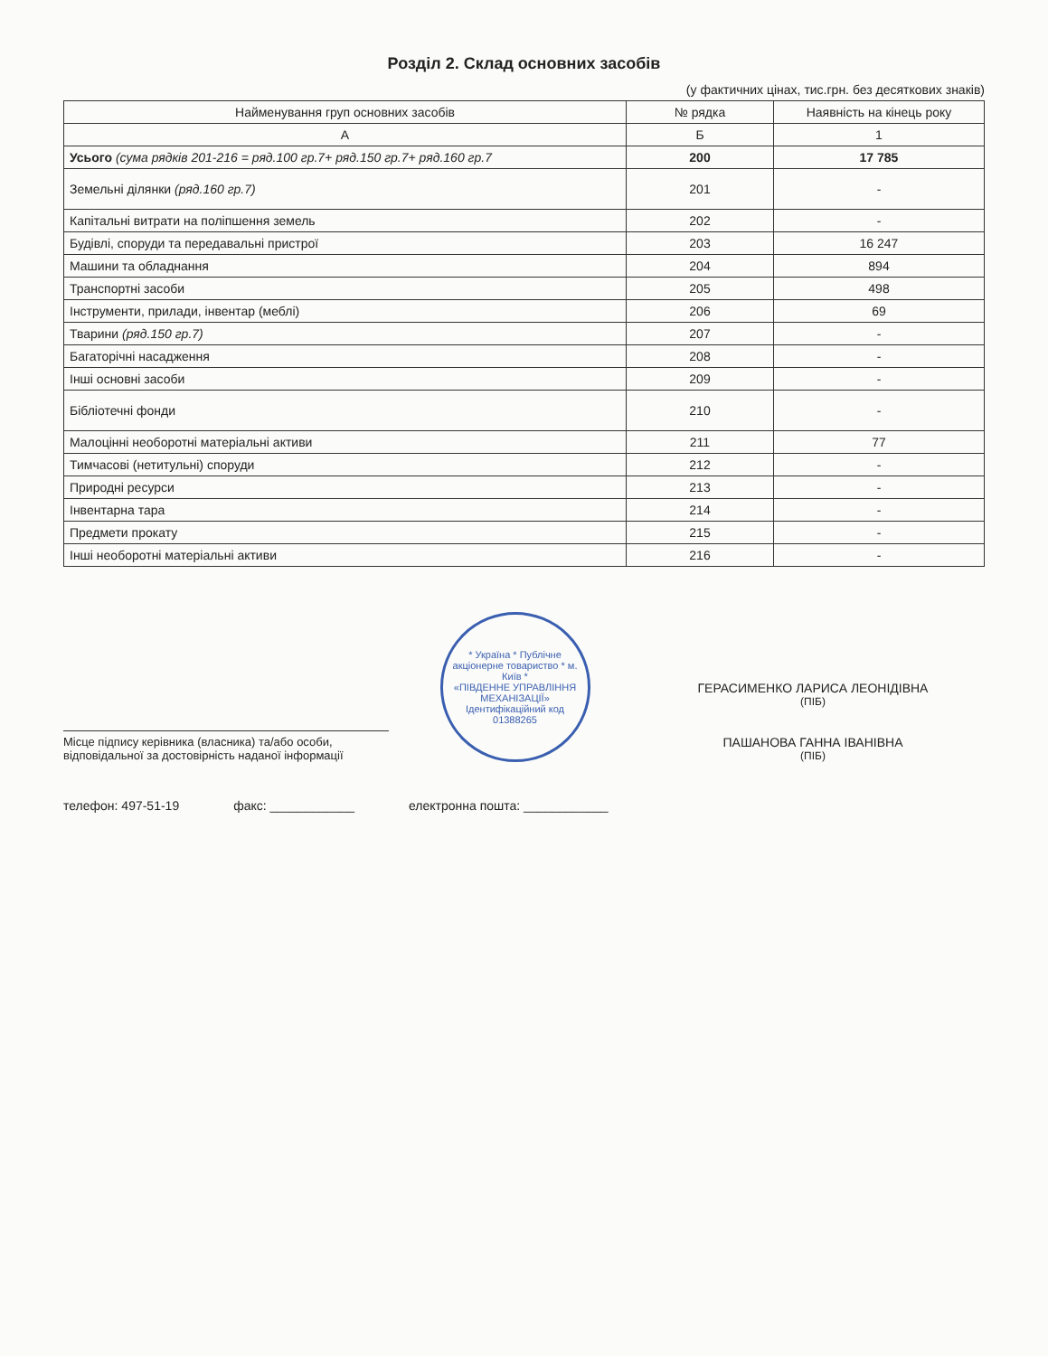Розділ 2. Склад основних засобів
(у фактичних цінах, тис.грн. без десяткових знаків)
| Найменування груп основних засобів | № рядка | Наявність на кінець року |
| --- | --- | --- |
| А | Б | 1 |
| Усього (сума рядків 201-216 = ряд.100 гр.7+ ряд.150 гр.7+ ряд.160 гр.7 | 200 | 17 785 |
| Земельні ділянки (ряд.160 гр.7) | 201 | - |
| Капітальні витрати на поліпшення земель | 202 | - |
| Будівлі, споруди та передавальні пристрої | 203 | 16 247 |
| Машини та обладнання | 204 | 894 |
| Транспортні засоби | 205 | 498 |
| Інструменти, прилади, інвентар (меблі) | 206 | 69 |
| Тварини (ряд.150 гр.7) | 207 | - |
| Багаторічні насадження | 208 | - |
| Інші основні засоби | 209 | - |
| Бібліотечні фонди | 210 | - |
| Малоцінні необоротні матеріальні активи | 211 | 77 |
| Тимчасові (нетитульні) споруди | 212 | - |
| Природні ресурси | 213 | - |
| Інвентарна тара | 214 | - |
| Предмети прокату | 215 | - |
| Інші необоротні матеріальні активи | 216 | - |
Місце підпису керівника (власника) та/або особи, відповідальної за достовірність наданої інформації
* Україна * Публічне акціонерне товариство * м. Київ *
«ПІВДЕННЕ УПРАВЛІННЯ МЕХАНІЗАЦІЇ»
Ідентифікаційний код 01388265
ГЕРАСИМЕНКО ЛАРИСА ЛЕОНІДІВНА
(ПІБ)
ПАШАНОВА ГАННА ІВАНІВНА
(ПІБ)
телефон: 497-51-19 факс: ____________ електронна пошта: ____________